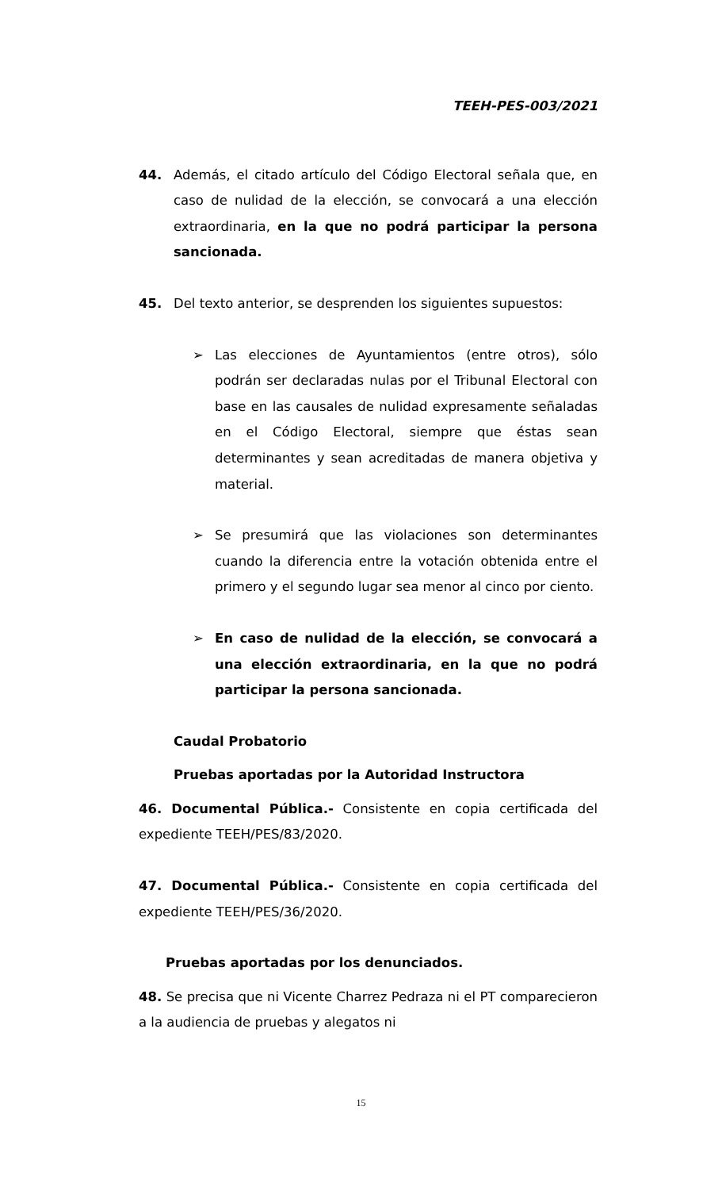TEEH-PES-003/2021
44. Además, el citado artículo del Código Electoral señala que, en caso de nulidad de la elección, se convocará a una elección extraordinaria, en la que no podrá participar la persona sancionada.
45. Del texto anterior, se desprenden los siguientes supuestos:
➢ Las elecciones de Ayuntamientos (entre otros), sólo podrán ser declaradas nulas por el Tribunal Electoral con base en las causales de nulidad expresamente señaladas en el Código Electoral, siempre que éstas sean determinantes y sean acreditadas de manera objetiva y material.
➢ Se presumirá que las violaciones son determinantes cuando la diferencia entre la votación obtenida entre el primero y el segundo lugar sea menor al cinco por ciento.
➢ En caso de nulidad de la elección, se convocará a una elección extraordinaria, en la que no podrá participar la persona sancionada.
Caudal Probatorio
Pruebas aportadas por la Autoridad Instructora
46. Documental Pública.- Consistente en copia certificada del expediente TEEH/PES/83/2020.
47. Documental Pública.- Consistente en copia certificada del expediente TEEH/PES/36/2020.
Pruebas aportadas por los denunciados.
48. Se precisa que ni Vicente Charrez Pedraza ni el PT comparecieron a la audiencia de pruebas y alegatos ni
15